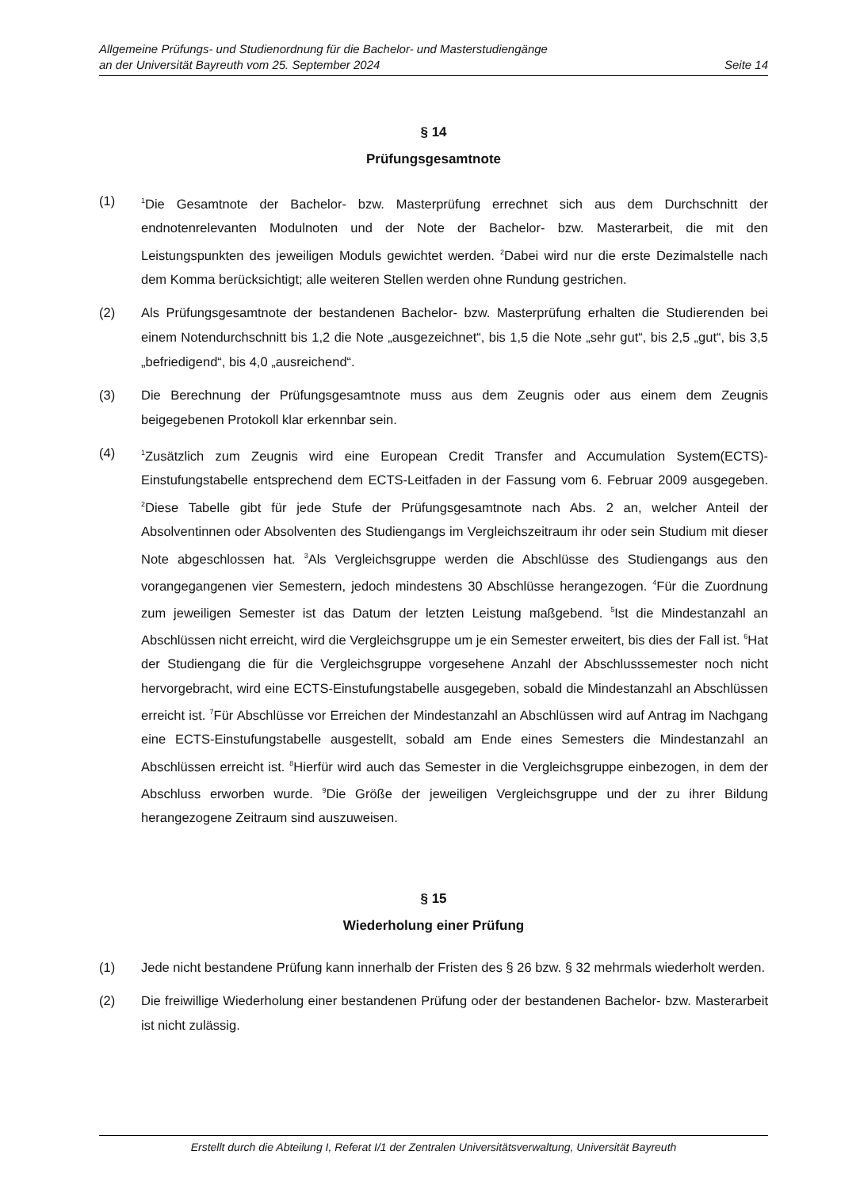Allgemeine Prüfungs- und Studienordnung für die Bachelor- und Masterstudiengänge
an der Universität Bayreuth vom 25. September 2024 Seite 14
§ 14
Prüfungsgesamtnote
(1)
<sup>1</sup> Die Gesamtnote der Bachelor- bzw. Masterprüfung errechnet sich aus dem Durchschnitt der endnotenrelevanten Modulnoten und der Note der Bachelor- bzw. Masterarbeit, die mit den Leistungspunkten des jeweiligen Moduls gewichtet werden. <sup>2</sup>Dabei wird nur die erste Dezimalstelle nach dem Komma berücksichtigt; alle weiteren Stellen werden ohne Rundung gestrichen.
(2) Als Prüfungsgesamtnote der bestandenen Bachelor- bzw. Masterprüfung erhalten die Studierenden bei einem Notendurchschnitt bis 1,2 die Note „ausgezeichnet“, bis 1,5 die Note „sehr gut“, bis 2,5 „gut“, bis 3,5 „befriedigend“, bis 4,0 „ausreichend“.
(3) Die Berechnung der Prüfungsgesamtnote muss aus dem Zeugnis oder aus einem dem Zeugnis beigegebenen Protokoll klar erkennbar sein.
(4)
<sup>1</sup> Zusätzlich zum Zeugnis wird eine European Credit Transfer and Accumulation System(ECTS)-Einstufungstabelle entsprechend dem ECTS-Leitfaden in der Fassung vom 6. Februar 2009 ausgegeben. <sup>2</sup>Diese Tabelle gibt für jede Stufe der Prüfungsgesamtnote nach Abs. 2 an, welcher Anteil der Absolventinnen oder Absolventen des Studiengangs im Vergleichszeitraum ihr oder sein Studium mit dieser Note abgeschlossen hat. <sup>3</sup>Als Vergleichsgruppe werden die Abschlüsse des Studiengangs aus den vorangegangenen vier Semestern, jedoch mindestens 30 Abschlüsse herangezogen. <sup>4</sup>Für die Zuordnung zum jeweiligen Semester ist das Datum der letzten Leistung maßgebend. <sup>5</sup>Ist die Mindestanzahl an Abschlüssen nicht erreicht, wird die Vergleichsgruppe um je ein Semester erweitert, bis dies der Fall ist. <sup>6</sup>Hat der Studiengang die für die Vergleichsgruppe vorgesehene Anzahl der Abschlusssemester noch nicht hervorgebracht, wird eine ECTS-Einstufungstabelle ausgegeben, sobald die Mindestanzahl an Abschlüssen erreicht ist. <sup>7</sup>Für Abschlüsse vor Erreichen der Mindestanzahl an Abschlüssen wird auf Antrag im Nachgang eine ECTS-Einstufungstabelle ausgestellt, sobald am Ende eines Semesters die Mindestanzahl an Abschlüssen erreicht ist. <sup>8</sup>Hierfür wird auch das Semester in die Vergleichsgruppe einbezogen, in dem der Abschluss erworben wurde. <sup>9</sup>Die Größe der jeweiligen Vergleichsgruppe und der zu ihrer Bildung herangezogene Zeitraum sind auszuweisen.
§ 15
Wiederholung einer Prüfung
(1) Jede nicht bestandene Prüfung kann innerhalb der Fristen des § 26 bzw. § 32 mehrmals wiederholt werden.
(2) Die freiwillige Wiederholung einer bestandenen Prüfung oder der bestandenen Bachelor- bzw. Masterarbeit ist nicht zulässig.
Erstellt durch die Abteilung I, Referat I/1 der Zentralen Universitätsverwaltung, Universität Bayreuth